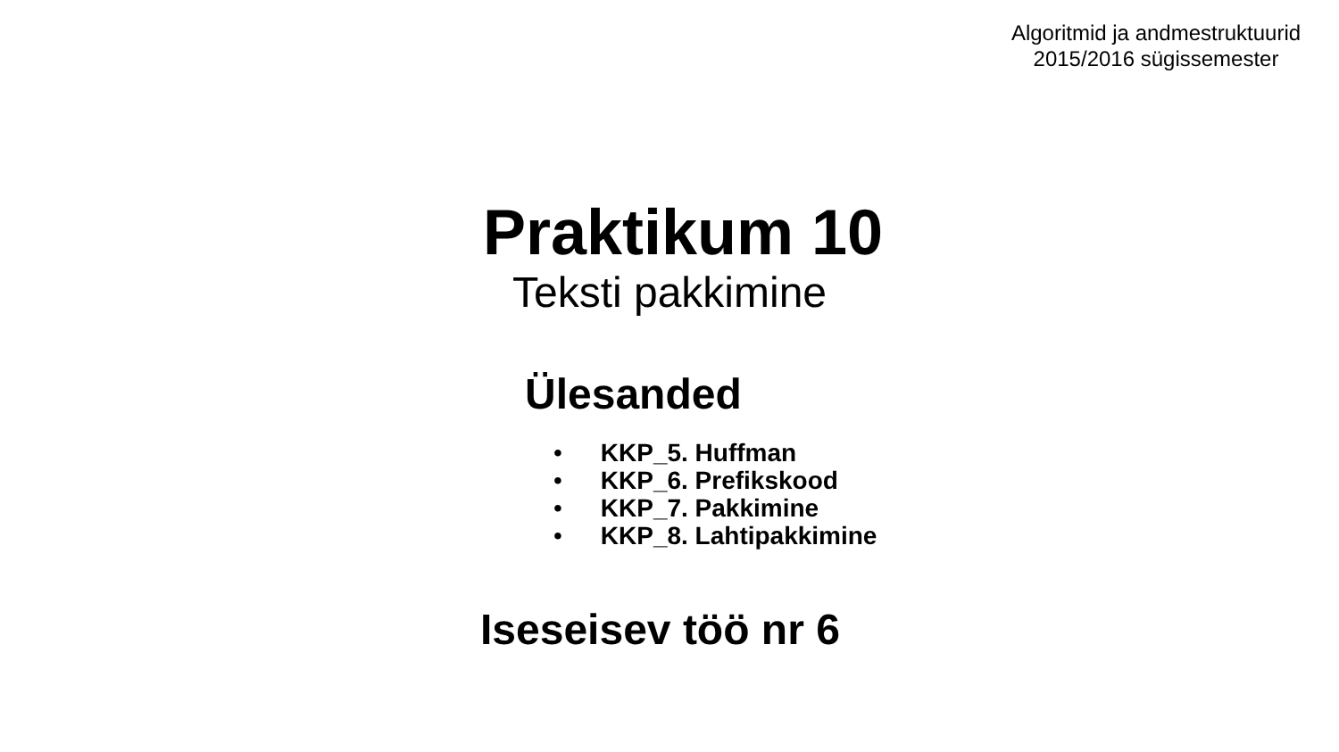Algoritmid ja andmestruktuurid
2015/2016 sügissemester
Praktikum 10
Teksti pakkimine
Ülesanded
• KKP_5. Huffman
• KKP_6. Prefikskood
• KKP_7. Pakkimine
• KKP_8. Lahtipakkimine
Iseseisev töö nr 6